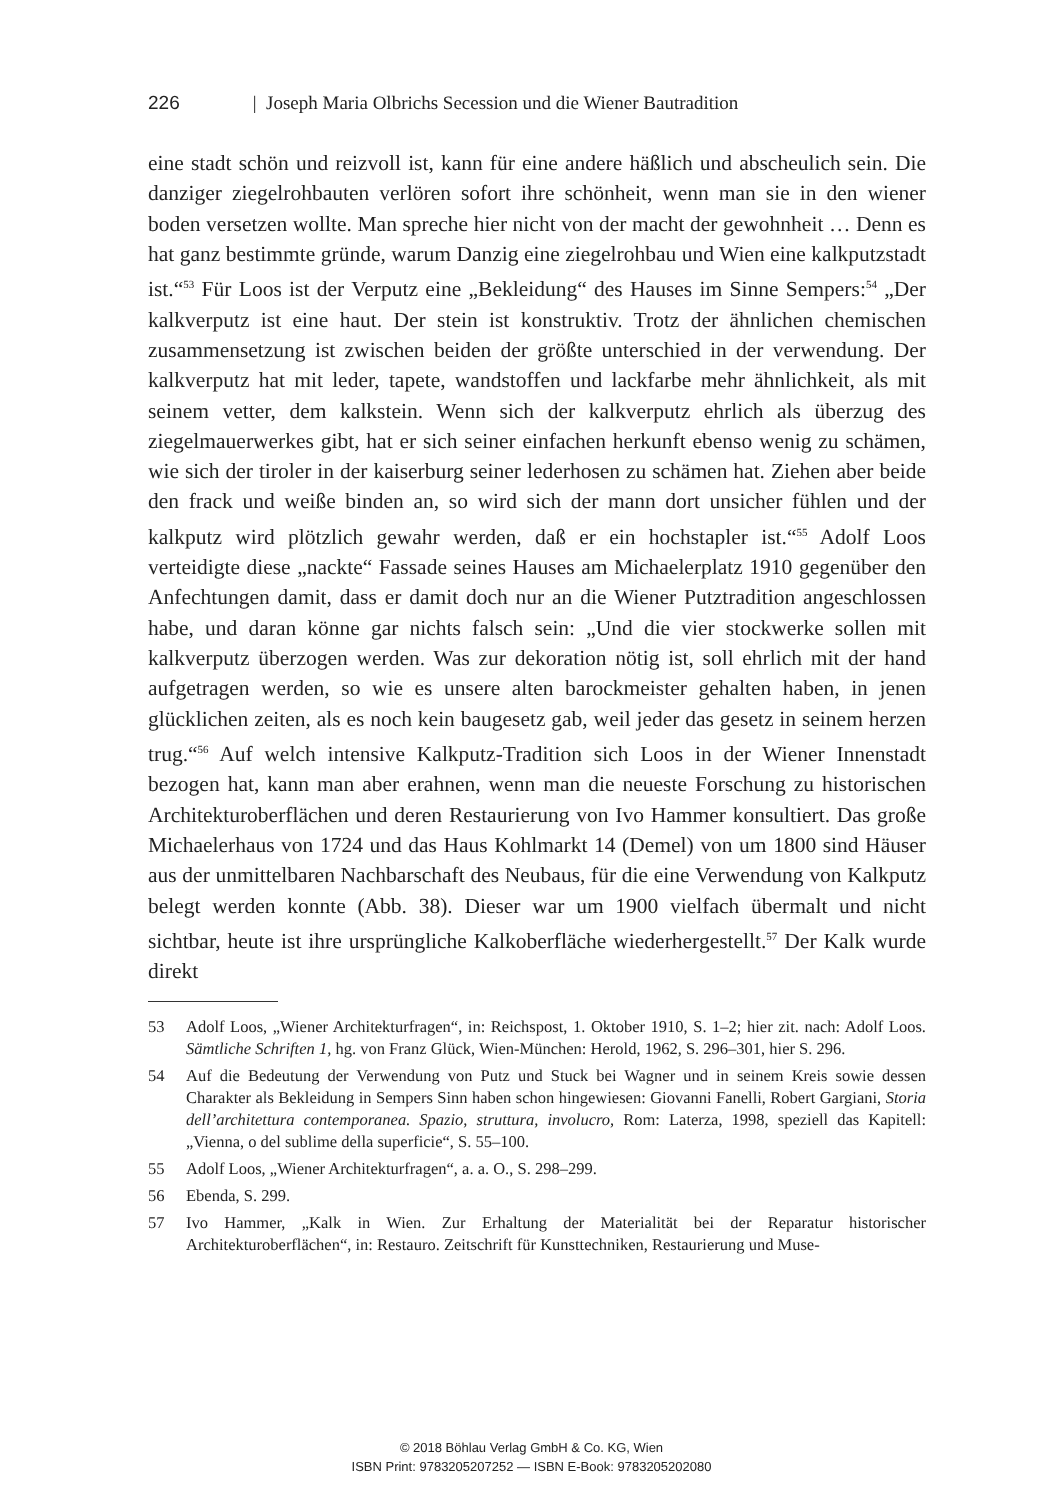226 | Joseph Maria Olbrichs Secession und die Wiener Bautradition
eine stadt schön und reizvoll ist, kann für eine andere häßlich und abscheulich sein. Die danziger ziegelrohbauten verlören sofort ihre schönheit, wenn man sie in den wiener boden versetzen wollte. Man spreche hier nicht von der macht der gewohnheit … Denn es hat ganz bestimmte gründe, warum Danzig eine ziegelrohbau und Wien eine kalkputzstadt ist.“<sup>53</sup> Für Loos ist der Verputz eine „Bekleidung“ des Hauses im Sinne Sempers:<sup>54</sup> „Der kalkverputz ist eine haut. Der stein ist konstruktiv. Trotz der ähnlichen chemischen zusammensetzung ist zwischen beiden der größte unterschied in der verwendung. Der kalkverputz hat mit leder, tapete, wandstoffen und lackfarbe mehr ähnlichkeit, als mit seinem vetter, dem kalkstein. Wenn sich der kalkverputz ehrlich als überzug des ziegelmauerwerkes gibt, hat er sich seiner einfachen herkunft ebenso wenig zu schämen, wie sich der tiroler in der kaiserburg seiner lederhosen zu schämen hat. Ziehen aber beide den frack und weiße binden an, so wird sich der mann dort unsicher fühlen und der kalkputz wird plötzlich gewahr werden, daß er ein hochstapler ist.“<sup>55</sup> Adolf Loos verteidigte diese „nackte“ Fassade seines Hauses am Michaelerplatz 1910 gegenüber den Anfechtungen damit, dass er damit doch nur an die Wiener Putztradition angeschlossen habe, und daran könne gar nichts falsch sein: „Und die vier stockwerke sollen mit kalkverputz überzogen werden. Was zur dekoration nötig ist, soll ehrlich mit der hand aufgetragen werden, so wie es unsere alten barockmeister gehalten haben, in jenen glücklichen zeiten, als es noch kein baugesetz gab, weil jeder das gesetz in seinem herzen trug.“<sup>56</sup> Auf welch intensive Kalkputz-Tradition sich Loos in der Wiener Innenstadt bezogen hat, kann man aber erahnen, wenn man die neueste Forschung zu historischen Architekturoberflächen und deren Restaurierung von Ivo Hammer konsultiert. Das große Michaelerhaus von 1724 und das Haus Kohlmarkt 14 (Demel) von um 1800 sind Häuser aus der unmittelbaren Nachbarschaft des Neubaus, für die eine Verwendung von Kalkputz belegt werden konnte (Abb. 38). Dieser war um 1900 vielfach übermalt und nicht sichtbar, heute ist ihre ursprüngliche Kalkoberfläche wiederhergestellt.<sup>57</sup> Der Kalk wurde direkt
53 Adolf Loos, „Wiener Architekturfragen“, in: Reichspost, 1. Oktober 1910, S. 1–2; hier zit. nach: Adolf Loos. Sämtliche Schriften 1, hg. von Franz Glück, Wien-München: Herold, 1962, S. 296–301, hier S. 296.
54 Auf die Bedeutung der Verwendung von Putz und Stuck bei Wagner und in seinem Kreis sowie dessen Charakter als Bekleidung in Sempers Sinn haben schon hingewiesen: Giovanni Fanelli, Robert Gargiani, Storia dell’architettura contemporanea. Spazio, struttura, involucro, Rom: Laterza, 1998, speziell das Kapitell: „Vienna, o del sublime della superficie“, S. 55–100.
55 Adolf Loos, „Wiener Architekturfragen“, a. a. O., S. 298–299.
56 Ebenda, S. 299.
57 Ivo Hammer, „Kalk in Wien. Zur Erhaltung der Materialität bei der Reparatur historischer Architekturoberflächen“, in: Restauro. Zeitschrift für Kunsttechniken, Restaurierung und Muse-
© 2018 Böhlau Verlag GmbH & Co. KG, Wien
ISBN Print: 9783205207252 — ISBN E-Book: 9783205202080